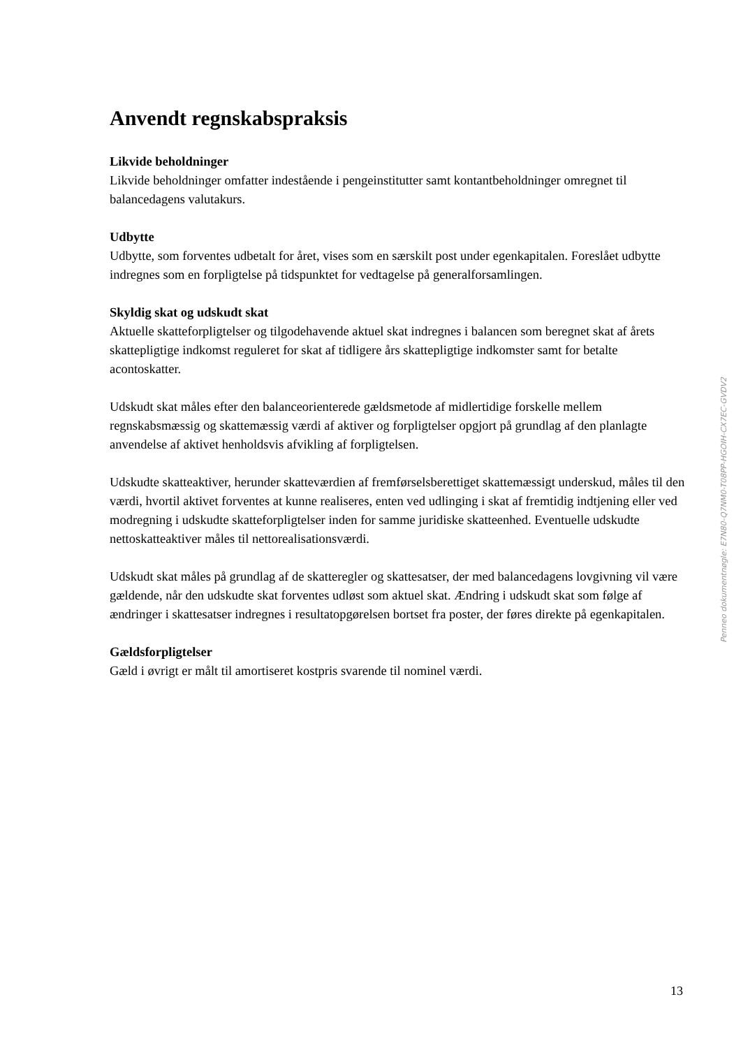Anvendt regnskabspraksis
Likvide beholdninger
Likvide beholdninger omfatter indestående i pengeinstitutter samt kontantbeholdninger omregnet til balancedagens valutakurs.
Udbytte
Udbytte, som forventes udbetalt for året, vises som en særskilt post under egenkapitalen. Foreslået udbytte indregnes som en forpligtelse på tidspunktet for vedtagelse på generalforsamlingen.
Skyldig skat og udskudt skat
Aktuelle skatteforpligtelser og tilgodehavende aktuel skat indregnes i balancen som beregnet skat af årets skattepligtige indkomst reguleret for skat af tidligere års skattepligtige indkomster samt for betalte acontoskatter.
Udskudt skat måles efter den balanceorienterede gældsmetode af midlertidige forskelle mellem regnskabsmæssig og skattemæssig værdi af aktiver og forpligtelser opgjort på grundlag af den planlagte anvendelse af aktivet henholdsvis afvikling af forpligtelsen.
Udskudte skatteaktiver, herunder skatteværdien af fremførselsberettiget skattemæssigt underskud, måles til den værdi, hvortil aktivet forventes at kunne realiseres, enten ved udlinging i skat af fremtidig indtjening eller ved modregning i udskudte skatteforpligtelser inden for samme juridiske skatteenhed. Eventuelle udskudte nettoskatteaktiver måles til nettorealisationsværdi.
Udskudt skat måles på grundlag af de skatteregler og skattesatser, der med balancedagens lovgivning vil være gældende, når den udskudte skat forventes udløst som aktuel skat. Ændring i udskudt skat som følge af ændringer i skattesatser indregnes i resultatopgørelsen bortset fra poster, der føres direkte på egenkapitalen.
Gældsforpligtelser
Gæld i øvrigt er målt til amortiseret kostpris svarende til nominel værdi.
Penneo dokumentnøgle: E7N80-Q7NM0-T08PP-HGOIH-CX7EC-GVDV2
13